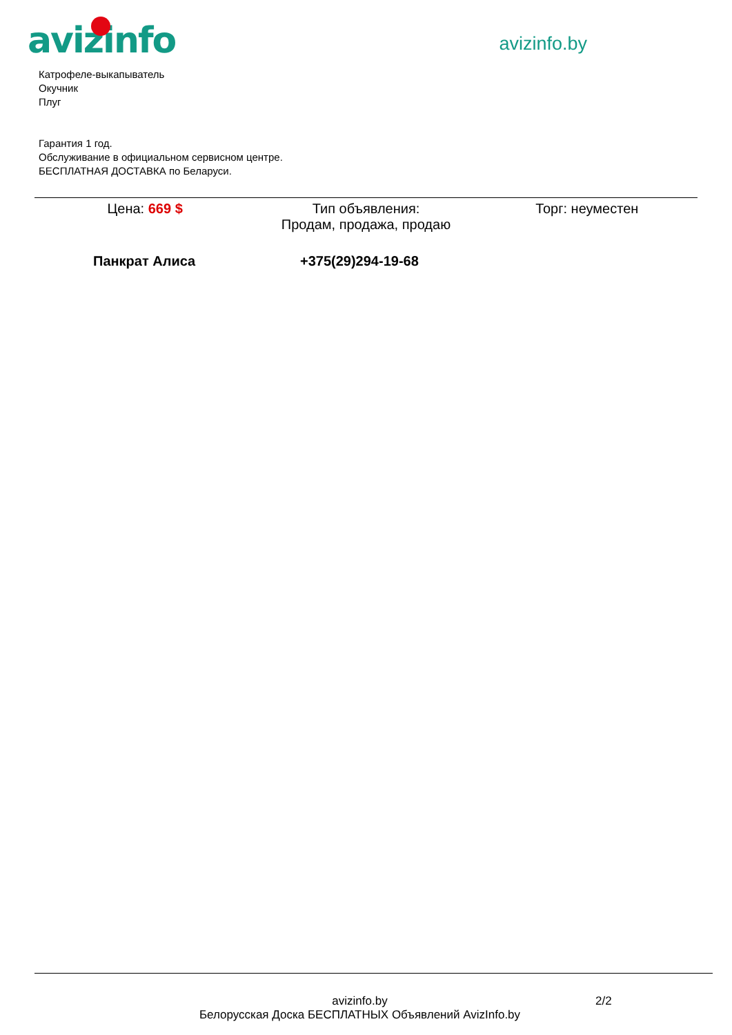avizinfo
avizinfo.by
Катрофеле-выкапыватель
Окучник
Плуг
Гарантия 1 год.
Обслуживание в официальном сервисном центре.
БЕСПЛАТНАЯ ДОСТАВКА по Беларуси.
Цена: 669 $ Тип объявления:
Продам, продажа, продаю
Торг: неуместен
Панкрат Алиса +375(29)294-19-68
avizinfo.by
Белорусская Доска БЕСПЛАТНЫХ Объявлений AvizInfo.by
2/2